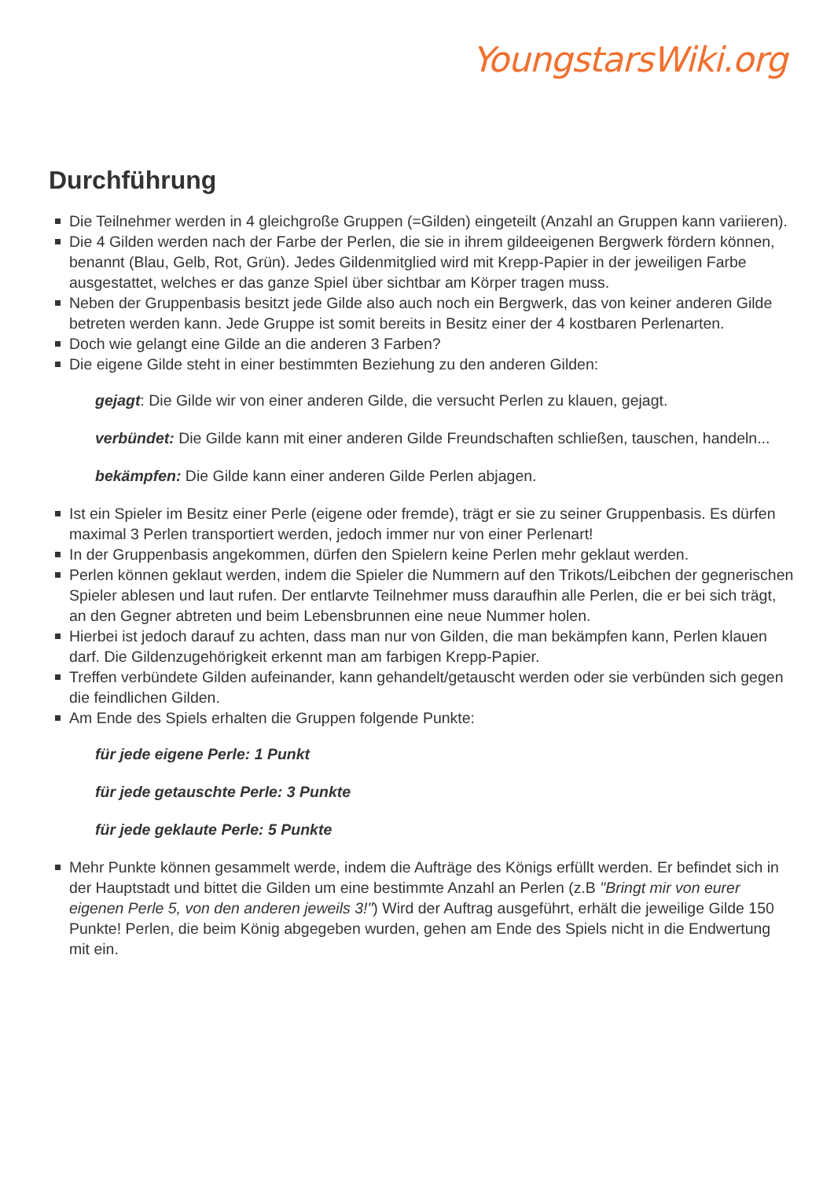YoungstarsWiki.org
Durchführung
Die Teilnehmer werden in 4 gleichgroße Gruppen (=Gilden) eingeteilt (Anzahl an Gruppen kann variieren).
Die 4 Gilden werden nach der Farbe der Perlen, die sie in ihrem gildeeigenen Bergwerk fördern können, benannt (Blau, Gelb, Rot, Grün). Jedes Gildenmitglied wird mit Krepp-Papier in der jeweiligen Farbe ausgestattet, welches er das ganze Spiel über sichtbar am Körper tragen muss.
Neben der Gruppenbasis besitzt jede Gilde also auch noch ein Bergwerk, das von keiner anderen Gilde betreten werden kann. Jede Gruppe ist somit bereits in Besitz einer der 4 kostbaren Perlenarten.
Doch wie gelangt eine Gilde an die anderen 3 Farben?
Die eigene Gilde steht in einer bestimmten Beziehung zu den anderen Gilden:
gejagt: Die Gilde wir von einer anderen Gilde, die versucht Perlen zu klauen, gejagt.
verbündet: Die Gilde kann mit einer anderen Gilde Freundschaften schließen, tauschen, handeln...
bekämpfen: Die Gilde kann einer anderen Gilde Perlen abjagen.
Ist ein Spieler im Besitz einer Perle (eigene oder fremde), trägt er sie zu seiner Gruppenbasis. Es dürfen maximal 3 Perlen transportiert werden, jedoch immer nur von einer Perlenart!
In der Gruppenbasis angekommen, dürfen den Spielern keine Perlen mehr geklaut werden.
Perlen können geklaut werden, indem die Spieler die Nummern auf den Trikots/Leibchen der gegnerischen Spieler ablesen und laut rufen. Der entlarvte Teilnehmer muss daraufhin alle Perlen, die er bei sich trägt, an den Gegner abtreten und beim Lebensbrunnen eine neue Nummer holen.
Hierbei ist jedoch darauf zu achten, dass man nur von Gilden, die man bekämpfen kann, Perlen klauen darf. Die Gildenzugehörigkeit erkennt man am farbigen Krepp-Papier.
Treffen verbündete Gilden aufeinander, kann gehandelt/getauscht werden oder sie verbünden sich gegen die feindlichen Gilden.
Am Ende des Spiels erhalten die Gruppen folgende Punkte:
für jede eigene Perle: 1 Punkt
für jede getauschte Perle: 3 Punkte
für jede geklaute Perle: 5 Punkte
Mehr Punkte können gesammelt werde, indem die Aufträge des Königs erfüllt werden. Er befindet sich in der Hauptstadt und bittet die Gilden um eine bestimmte Anzahl an Perlen (z.B "Bringt mir von eurer eigenen Perle 5, von den anderen jeweils 3!") Wird der Auftrag ausgeführt, erhält die jeweilige Gilde 150 Punkte! Perlen, die beim König abgegeben wurden, gehen am Ende des Spiels nicht in die Endwertung mit ein.